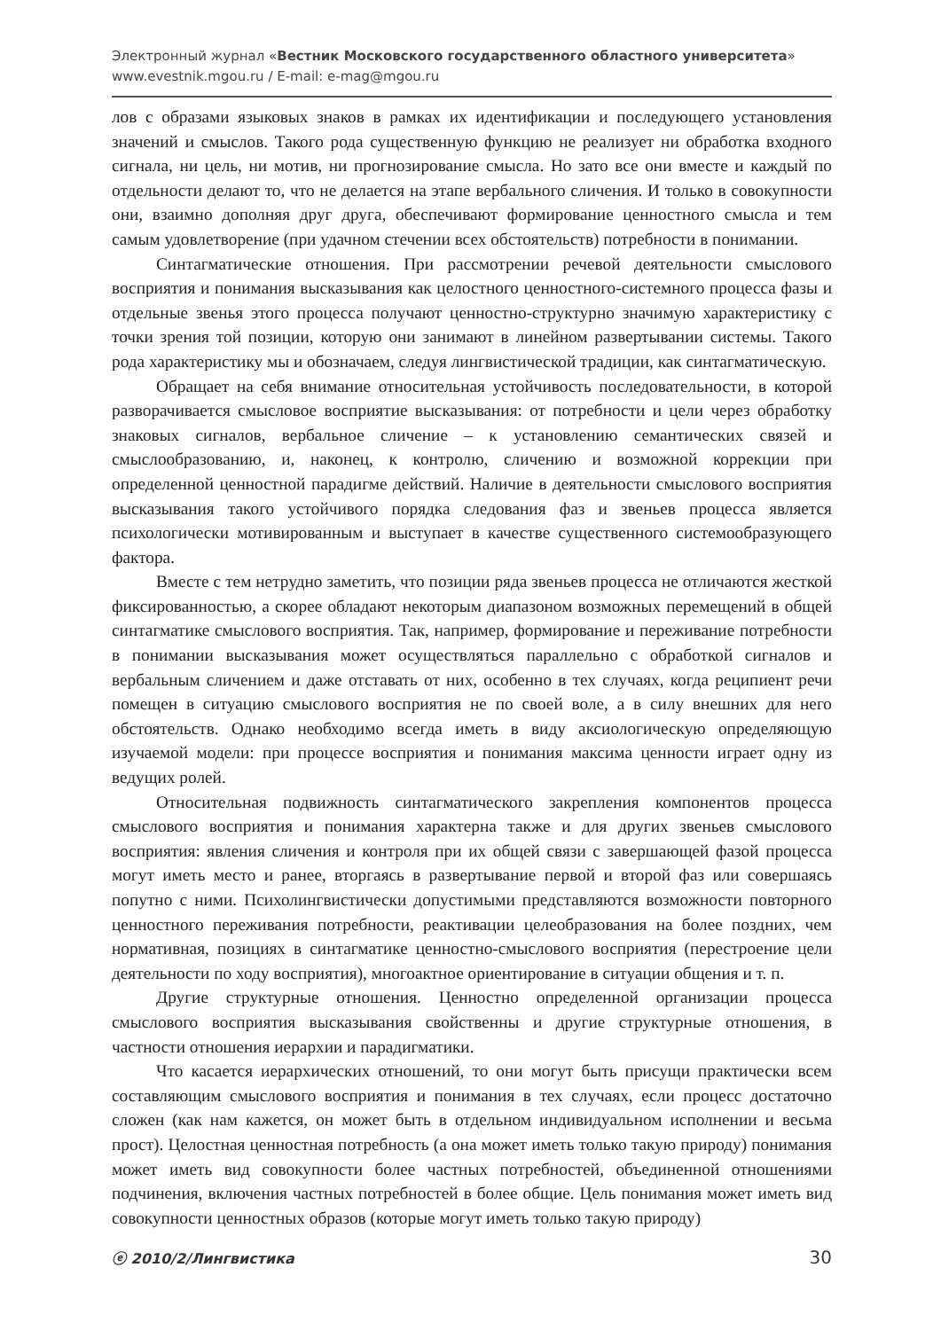Электронный журнал «Вестник Московского государственного областного университета»
www.evestnik.mgou.ru / E-mail: e-mag@mgou.ru
лов с образами языковых знаков в рамках их идентификации и последующего установления значений и смыслов. Такого рода существенную функцию не реализует ни обработка входного сигнала, ни цель, ни мотив, ни прогнозирование смысла. Но зато все они вместе и каждый по отдельности делают то, что не делается на этапе вербального сличения. И только в совокупности они, взаимно дополняя друг друга, обеспечивают формирование ценностного смысла и тем самым удовлетворение (при удачном стечении всех обстоятельств) потребности в понимании.
Синтагматические отношения. При рассмотрении речевой деятельности смыслового восприятия и понимания высказывания как целостного ценностного-системного процесса фазы и отдельные звенья этого процесса получают ценностно-структурно значимую характеристику с точки зрения той позиции, которую они занимают в линейном развертывании системы. Такого рода характеристику мы и обозначаем, следуя лингвистической традиции, как синтагматическую.
Обращает на себя внимание относительная устойчивость последовательности, в которой разворачивается смысловое восприятие высказывания: от потребности и цели через обработку знаковых сигналов, вербальное сличение – к установлению семантических связей и смыслообразованию, и, наконец, к контролю, сличению и возможной коррекции при определенной ценностной парадигме действий. Наличие в деятельности смыслового восприятия высказывания такого устойчивого порядка следования фаз и звеньев процесса является психологически мотивированным и выступает в качестве существенного системообразующего фактора.
Вместе с тем нетрудно заметить, что позиции ряда звеньев процесса не отличаются жесткой фиксированностью, а скорее обладают некоторым диапазоном возможных перемещений в общей синтагматике смыслового восприятия. Так, например, формирование и переживание потребности в понимании высказывания может осуществляться параллельно с обработкой сигналов и вербальным сличением и даже отставать от них, особенно в тех случаях, когда реципиент речи помещен в ситуацию смыслового восприятия не по своей воле, а в силу внешних для него обстоятельств. Однако необходимо всегда иметь в виду аксиологическую определяющую изучаемой модели: при процессе восприятия и понимания максима ценности играет одну из ведущих ролей.
Относительная подвижность синтагматического закрепления компонентов процесса смыслового восприятия и понимания характерна также и для других звеньев смыслового восприятия: явления сличения и контроля при их общей связи с завершающей фазой процесса могут иметь место и ранее, вторгаясь в развертывание первой и второй фаз или совершаясь попутно с ними. Психолингвистически допустимыми представляются возможности повторного ценностного переживания потребности, реактивации целеобразования на более поздних, чем нормативная, позициях в синтагматике ценностно-смыслового восприятия (перестроение цели деятельности по ходу восприятия), многоактное ориентирование в ситуации общения и т. п.
Другие структурные отношения. Ценностно определенной организации процесса смыслового восприятия высказывания свойственны и другие структурные отношения, в частности отношения иерархии и парадигматики.
Что касается иерархических отношений, то они могут быть присущи практически всем составляющим смыслового восприятия и понимания в тех случаях, если процесс достаточно сложен (как нам кажется, он может быть в отдельном индивидуальном исполнении и весьма прост). Целостная ценностная потребность (а она может иметь только такую природу) понимания может иметь вид совокупности более частных потребностей, объединенной отношениями подчинения, включения частных потребностей в более общие. Цель понимания может иметь вид совокупности ценностных образов (которые могут иметь только такую природу)
ⓔ 2010/2/Лингвистика 30